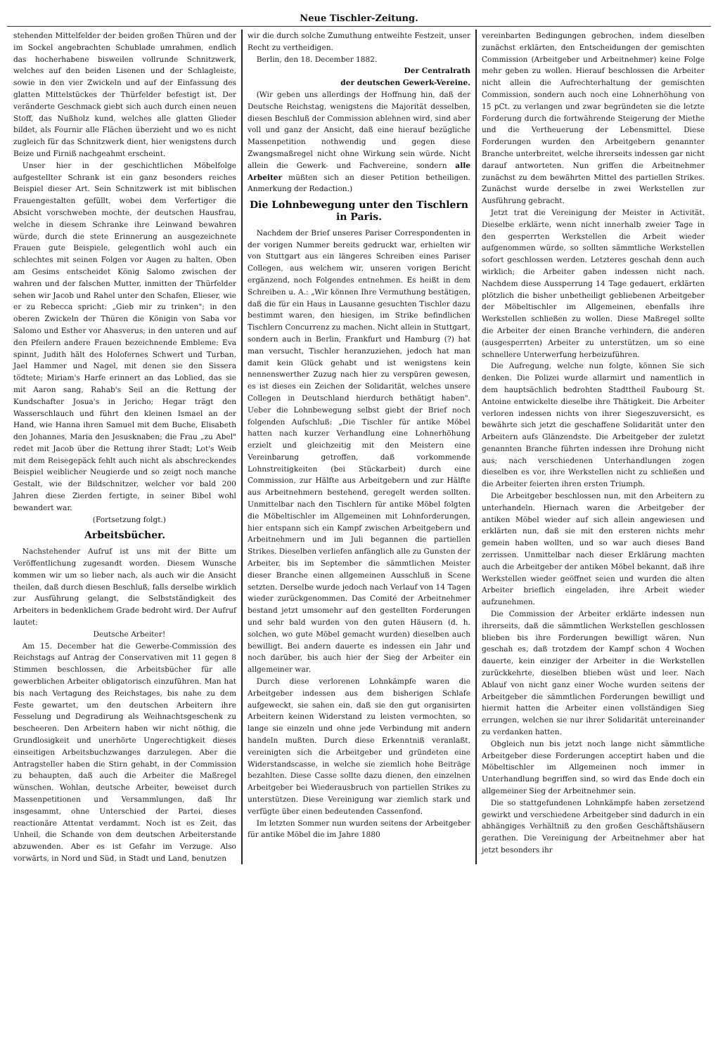Neue Tischler-Zeitung.
stehenden Mittelfelder der beiden großen Thüren und der im Sockel angebrachten Schublade umrahmen, endlich das hocherhabene bisweilen vollrunde Schnitzwerk, welches auf den beiden Lisenen und der Schlagleiste, sowie in den vier Zwickeln und auf der Einfassung des glatten Mittelstückes der Thürfelder befestigt ist. Der veränderte Geschmack giebt sich auch durch einen neuen Stoff, das Nußholz kund, welches alle glatten Glieder bildet, als Fournir alle Flächen überzieht und wo es nicht zugleich für das Schnitzwerk dient, hier wenigstens durch Beize und Firniß nachgeahmt erscheint.
Unser hier in der geschichtlichen Möbelfolge aufgestellter Schrank ist ein ganz besonders reiches Beispiel dieser Art. Sein Schnitzwerk ist mit biblischen Frauengestalten gefüllt, wobei dem Verfertiger die Absicht vorschweben mochte, der deutschen Hausfrau, welche in diesem Schranke ihre Leinwand bewahren würde, durch die stete Erinnerung an ausgezeichnete Frauen gute Beispiele, gelegentlich wohl auch ein schlechtes mit seinen Folgen vor Augen zu halten. Oben am Gesims entscheidet König Salomo zwischen der wahren und der falschen Mutter, inmitten der Thürfelder sehen wir Jacob und Rahel unter den Schafen, Elieser, wie er zu Rebecca spricht: „Gieb mir zu trinken"; in den oberen Zwickeln der Thüren die Königin von Saba vor Salomo und Esther vor Ahasverus; in den unteren und auf den Pfeilern andere Frauen bezeichnende Embleme: Eva spinnt, Judith hält des Holofernes Schwert und Turban, Jael Hammer und Nagel, mit denen sie den Sissera tödtete; Miriam's Harfe erinnert an das Loblied, das sie mit Aaron sang, Rahab's Seil an die Rettung der Kundschafter Josua's in Jericho; Hegar trägt den Wasserschlauch und führt den kleinen Ismael an der Hand, wie Hanna ihren Samuel mit dem Buche, Elisabeth den Johannes, Maria den Jesusknaben; die Frau „zu Abel" redet mit Jacob über die Rettung ihrer Stadt; Lot's Weib mit dem Reisegepäck fehlt auch nicht als abschreckendes Beispiel weiblicher Neugierde und so zeigt noch manche Gestalt, wie der Bildschnitzer, welcher vor bald 200 Jahren diese Zierden fertigte, in seiner Bibel wohl bewandert war.
(Fortsetzung folgt.)
Arbeitsbücher.
Nachstehender Aufruf ist uns mit der Bitte um Veröffentlichung zugesandt worden. Diesem Wunsche kommen wir um so lieber nach, als auch wir die Ansicht theilen, daß durch diesen Beschluß, falls derselbe wirklich zur Ausführung gelangt, die Selbstständigkeit des Arbeiters in bedenklichem Grade bedroht wird. Der Aufruf lautet:
Deutsche Arbeiter!
Am 15. December hat die Gewerbe-Commission des Reichstags auf Antrag der Conservativen mit 11 gegen 8 Stimmen beschlossen, die Arbeitsbücher für alle gewerblichen Arbeiter obligatorisch einzuführen. Man hat bis nach Vertagung des Reichstages, bis nahe zu dem Feste gewartet, um den deutschen Arbeitern ihre Fesselung und Degradirung als Weihnachtsgeschenk zu bescheeren. Den Arbeitern haben wir nicht nöthig, die Grundlosigkeit und unerhörte Ungerechtigkeit dieses einseitigen Arbeitsbuchzwanges darzulegen. Aber die Antragsteller haben die Stirn gehabt, in der Commission zu behaupten, daß auch die Arbeiter die Maßregel wünschen. Wohlan, deutsche Arbeiter, beweiset durch Massenpetitionen und Versammlungen, daß Ihr insgesammt, ohne Unterschied der Partei, dieses reactionäre Attentat verdammt. Noch ist es Zeit, das Unheil, die Schande von dem deutschen Arbeiterstande abzuwenden. Aber es ist Gefahr im Verzuge. Also vorwärts, in Nord und Süd, in Stadt und Land, benutzen
wir die durch solche Zumuthung entweihte Festzeit, unser Recht zu vertheidigen.
Berlin, den 18. December 1882.
Der Centralrath
der deutschen Gewerk-Vereine.
(Wir geben uns allerdings der Hoffnung hin, daß der Deutsche Reichstag, wenigstens die Majorität desselben, diesen Beschluß der Commission ablehnen wird, sind aber voll und ganz der Ansicht, daß eine hierauf bezügliche Massenpetition nothwendig und gegen diese Zwangsmaßregel nicht ohne Wirkung sein würde. Nicht allein die Gewerk- und Fachvereine, sondern alle Arbeiter müßten sich an dieser Petition betheiligen. Anmerkung der Redaction.)
Die Lohnbewegung unter den Tischlern in Paris.
Nachdem der Brief unseres Pariser Correspondenten in der vorigen Nummer bereits gedruckt war, erhielten wir von Stuttgart aus ein längeres Schreiben eines Pariser Collegen, aus welchem wir, unseren vorigen Bericht ergänzend, noch Folgendes entnehmen. Es heißt in dem Schreiben u. A.: „Wir können Ihre Vermuthung bestätigen, daß die für ein Haus in Lausanne gesuchten Tischler dazu bestimmt waren, den hiesigen, im Strike befindlichen Tischlern Concurrenz zu machen. Nicht allein in Stuttgart, sondern auch in Berlin, Frankfurt und Hamburg (?) hat man versucht, Tischler heranzuziehen, jedoch hat man damit kein Glück gehabt und ist wenigstens kein nennenswerther Zuzug nach hier zu verspüren gewesen, es ist dieses ein Zeichen der Solidarität, welches unsere Collegen in Deutschland hierdurch bethätigt haben". Ueber die Lohnbewegung selbst giebt der Brief noch folgenden Aufschluß: „Die Tischler für antike Möbel hatten nach kurzer Verhandlung eine Lohnerhöhung erzielt und gleichzeitig mit den Meistern eine Vereinbarung getroffen, daß vorkommende Lohnstreitigkeiten (bei Stückarbeit) durch eine Commission, zur Hälfte aus Arbeitgebern und zur Hälfte aus Arbeitnehmern bestehend, geregelt werden sollten. Unmittelbar nach den Tischlern für antike Möbel folgten die Möbeltischler im Allgemeinen mit Lohnforderungen, hier entspann sich ein Kampf zwischen Arbeitgebern und Arbeitnehmern und im Juli begannen die partiellen Strikes. Dieselben verliefen anfänglich alle zu Gunsten der Arbeiter, bis im September die sämmtlichen Meister dieser Branche einen allgemeinen Ausschluß in Scene setzten. Derselbe wurde jedoch nach Verlauf von 14 Tagen wieder zurückgenommen. Das Comité der Arbeitnehmer bestand jetzt umsomehr auf den gestellten Forderungen und sehr bald wurden von den guten Häusern (d. h. solchen, wo gute Möbel gemacht wurden) dieselben auch bewilligt. Bei andern dauerte es indessen ein Jahr und noch darüber, bis auch hier der Sieg der Arbeiter ein allgemeiner war.
Durch diese verlorenen Lohnkämpfe waren die Arbeitgeber indessen aus dem bisherigen Schlafe aufgeweckt, sie sahen ein, daß sie den gut organisirten Arbeitern keinen Widerstand zu leisten vermochten, so lange sie einzeln und ohne jede Verbindung mit andern handeln mußten. Durch diese Erkenntniß veranlaßt, vereinigten sich die Arbeitgeber und gründeten eine Widerstandscasse, in welche sie ziemlich hohe Beiträge bezahlten. Diese Casse sollte dazu dienen, den einzelnen Arbeitgeber bei Wiederausbruch von partiellen Strikes zu unterstützen. Diese Vereinigung war ziemlich stark und verfügte über einen bedeutenden Cassenfond.
Im letzten Sommer nun wurden seitens der Arbeitgeber für antike Möbel die im Jahre 1880
vereinbarten Bedingungen gebrochen, indem dieselben zunächst erklärten, den Entscheidungen der gemischten Commission (Arbeitgeber und Arbeitnehmer) keine Folge mehr geben zu wollen. Hierauf beschlossen die Arbeiter nicht allein die Aufrechterhaltung der gemischten Commission, sondern auch noch eine Lohnerhöhung von 15 pCt. zu verlangen und zwar begründeten sie die letzte Forderung durch die fortwährende Steigerung der Miethe und die Vertheuerung der Lebensmittel. Diese Forderungen wurden den Arbeitgebern genannter Branche unterbreitet, welche ihrerseits indessen gar nicht darauf antworteten. Nun griffen die Arbeitnehmer zunächst zu dem bewährten Mittel des partiellen Strikes. Zunächst wurde derselbe in zwei Werkstellen zur Ausführung gebracht.
Jetzt trat die Vereinigung der Meister in Activität. Dieselbe erklärte, wenn nicht innerhalb zweier Tage in den gesperrten Werkstellen die Arbeit wieder aufgenommen würde, so sollten sämmtliche Werkstellen sofort geschlossen werden. Letzteres geschah denn auch wirklich; die Arbeiter gaben indessen nicht nach. Nachdem diese Aussperrung 14 Tage gedauert, erklärten plötzlich die bisher unbetheiligt gebliebenen Arbeitgeber der Möbeltischler im Allgemeinen, ebenfalls ihre Werkstellen schließen zu wollen. Diese Maßregel sollte die Arbeiter der einen Branche verhindern, die anderen (ausgesperrten) Arbeiter zu unterstützen, um so eine schnellere Unterwerfung herbeizuführen.
Die Aufregung, welche nun folgte, können Sie sich denken. Die Polizei wurde allarmirt und namentlich in dem hauptsächlich bedrohten Stadttheil Faubourg St. Antoine entwickelte dieselbe ihre Thätigkeit. Die Arbeiter verloren indessen nichts von ihrer Siegeszuversicht, es bewährte sich jetzt die geschaffene Solidarität unter den Arbeitern aufs Glänzendste. Die Arbeitgeber der zuletzt genannten Branche führten indessen ihre Drohung nicht aus; nach verschiedenen Unterhandlungen zogen dieselben es vor, ihre Werkstellen nicht zu schließen und die Arbeiter feierten ihren ersten Triumph.
Die Arbeitgeber beschlossen nun, mit den Arbeitern zu unterhandeln. Hiernach waren die Arbeitgeber der antiken Möbel wieder auf sich allein angewiesen und erklärten nun, daß sie mit den ersteren nichts mehr gemein haben wollten, und so war auch dieses Band zerrissen. Unmittelbar nach dieser Erklärung machten auch die Arbeitgeber der antiken Möbel bekannt, daß ihre Werkstellen wieder geöffnet seien und wurden die alten Arbeiter brieflich eingeladen, ihre Arbeit wieder aufzunehmen.
Die Commission der Arbeiter erklärte indessen nun ihrerseits, daß die sämmtlichen Werkstellen geschlossen blieben bis ihre Forderungen bewilligt wären. Nun geschah es, daß trotzdem der Kampf schon 4 Wochen dauerte, kein einziger der Arbeiter in die Werkstellen zurückkehrte, dieselben blieben wüst und leer. Nach Ablauf von nicht ganz einer Woche wurden seitens der Arbeitgeber die sämmtlichen Forderungen bewilligt und hiermit hatten die Arbeiter einen vollständigen Sieg errungen, welchen sie nur ihrer Solidarität untereinander zu verdanken hatten.
Obgleich nun bis jetzt noch lange nicht sämmtliche Arbeitgeber diese Forderungen acceptirt haben und die Möbeltischler im Allgemeinen noch immer in Unterhandlung begriffen sind, so wird das Ende doch ein allgemeiner Sieg der Arbeitnehmer sein.
Die so stattgefundenen Lohnkämpfe haben zersetzend gewirkt und verschiedene Arbeitgeber sind dadurch in ein abhängiges Verhältniß zu den großen Geschäftshäusern gerathen. Die Vereinigung der Arbeitnehmer aber hat jetzt besonders ihr